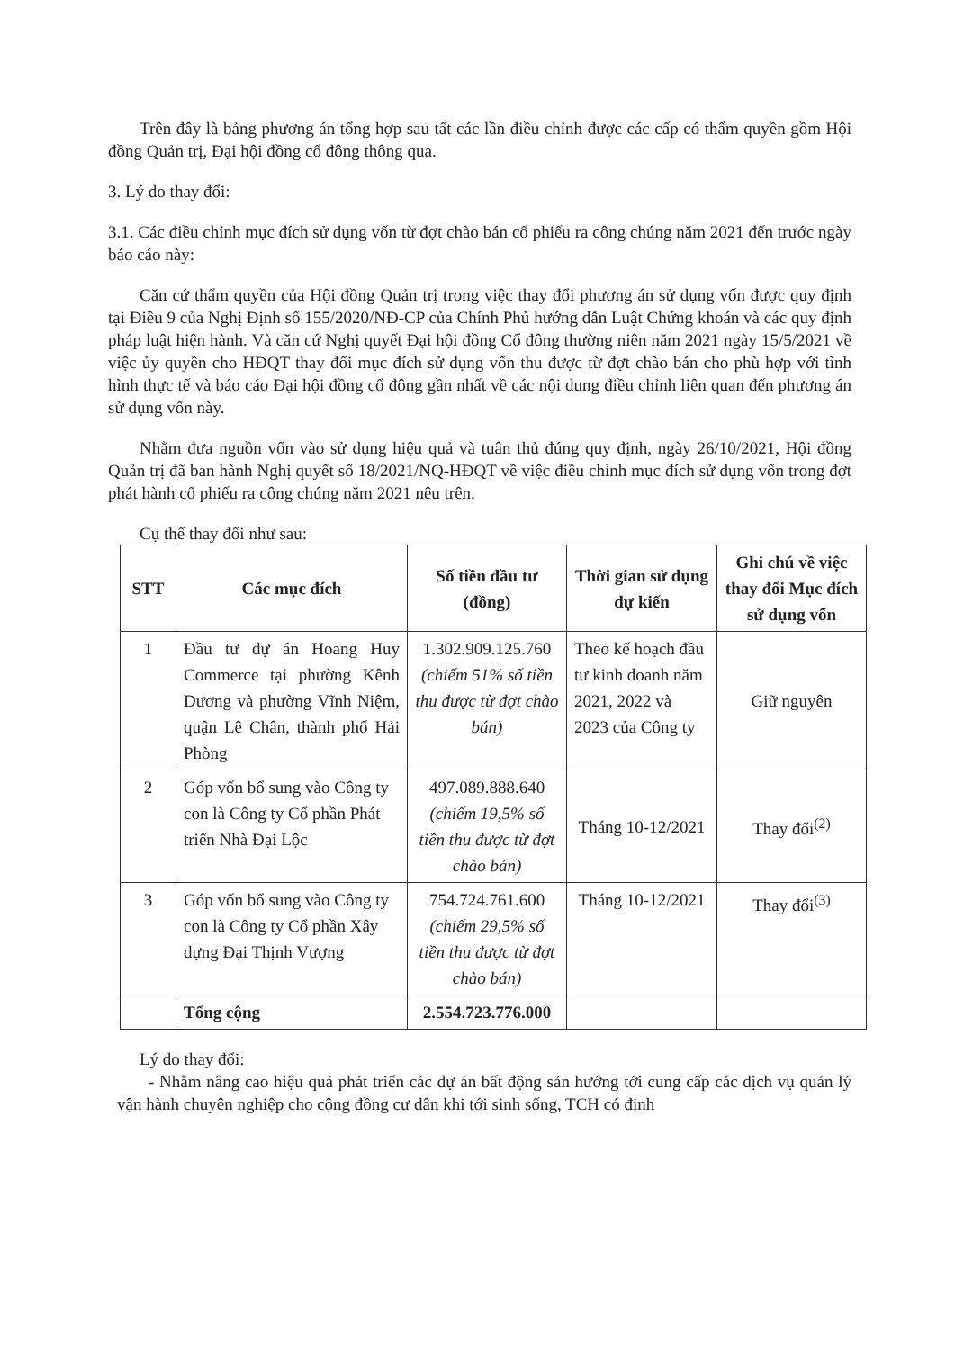Trên đây là bảng phương án tổng hợp sau tất các lần điều chỉnh được các cấp có thẩm quyền gồm Hội đồng Quản trị, Đại hội đồng cổ đông thông qua.
3. Lý do thay đổi:
3.1. Các điều chỉnh mục đích sử dụng vốn từ đợt chào bán cổ phiếu ra công chúng năm 2021 đến trước ngày báo cáo này:
Căn cứ thẩm quyền của Hội đồng Quản trị trong việc thay đổi phương án sử dụng vốn được quy định tại Điều 9 của Nghị Định số 155/2020/NĐ-CP của Chính Phủ hướng dẫn Luật Chứng khoán và các quy định pháp luật hiện hành. Và căn cứ Nghị quyết Đại hội đồng Cổ đông thường niên năm 2021 ngày 15/5/2021 về việc ủy quyền cho HĐQT thay đổi mục đích sử dụng vốn thu được từ đợt chào bán cho phù hợp với tình hình thực tế và báo cáo Đại hội đồng cổ đông gần nhất về các nội dung điều chỉnh liên quan đến phương án sử dụng vốn này.
Nhằm đưa nguồn vốn vào sử dụng hiệu quả và tuân thủ đúng quy định, ngày 26/10/2021, Hội đồng Quản trị đã ban hành Nghị quyết số 18/2021/NQ-HĐQT về việc điều chỉnh mục đích sử dụng vốn trong đợt phát hành cổ phiếu ra công chúng năm 2021 nêu trên.
Cụ thể thay đổi như sau:
| STT | Các mục đích | Số tiền đầu tư (đồng) | Thời gian sử dụng dự kiến | Ghi chú về việc thay đổi Mục đích sử dụng vốn |
| --- | --- | --- | --- | --- |
| 1 | Đầu tư dự án Hoang Huy Commerce tại phường Kênh Dương và phường Vĩnh Niệm, quận Lê Chân, thành phố Hải Phòng | 1.302.909.125.760 (chiếm 51% số tiền thu được từ đợt chào bán) | Theo kế hoạch đầu tư kinh doanh năm 2021, 2022 và 2023 của Công ty | Giữ nguyên |
| 2 | Góp vốn bổ sung vào Công ty con là Công ty Cổ phần Phát triển Nhà Đại Lộc | 497.089.888.640 (chiếm 19,5% số tiền thu được từ đợt chào bán) | Tháng 10-12/2021 | Thay đổi<sup>(2)</sup> |
| 3 | Góp vốn bổ sung vào Công ty con là Công ty Cổ phần Xây dựng Đại Thịnh Vượng | 754.724.761.600 (chiếm 29,5% số tiền thu được từ đợt chào bán) | Tháng 10-12/2021 | Thay đổi<sup>(3)</sup> |
| | Tổng cộng | 2.554.723.776.000 | | |
Lý do thay đổi:
- Nhằm nâng cao hiệu quả phát triển các dự án bất động sản hướng tới cung cấp các dịch vụ quản lý vận hành chuyên nghiệp cho cộng đồng cư dân khi tới sinh sống, TCH có định